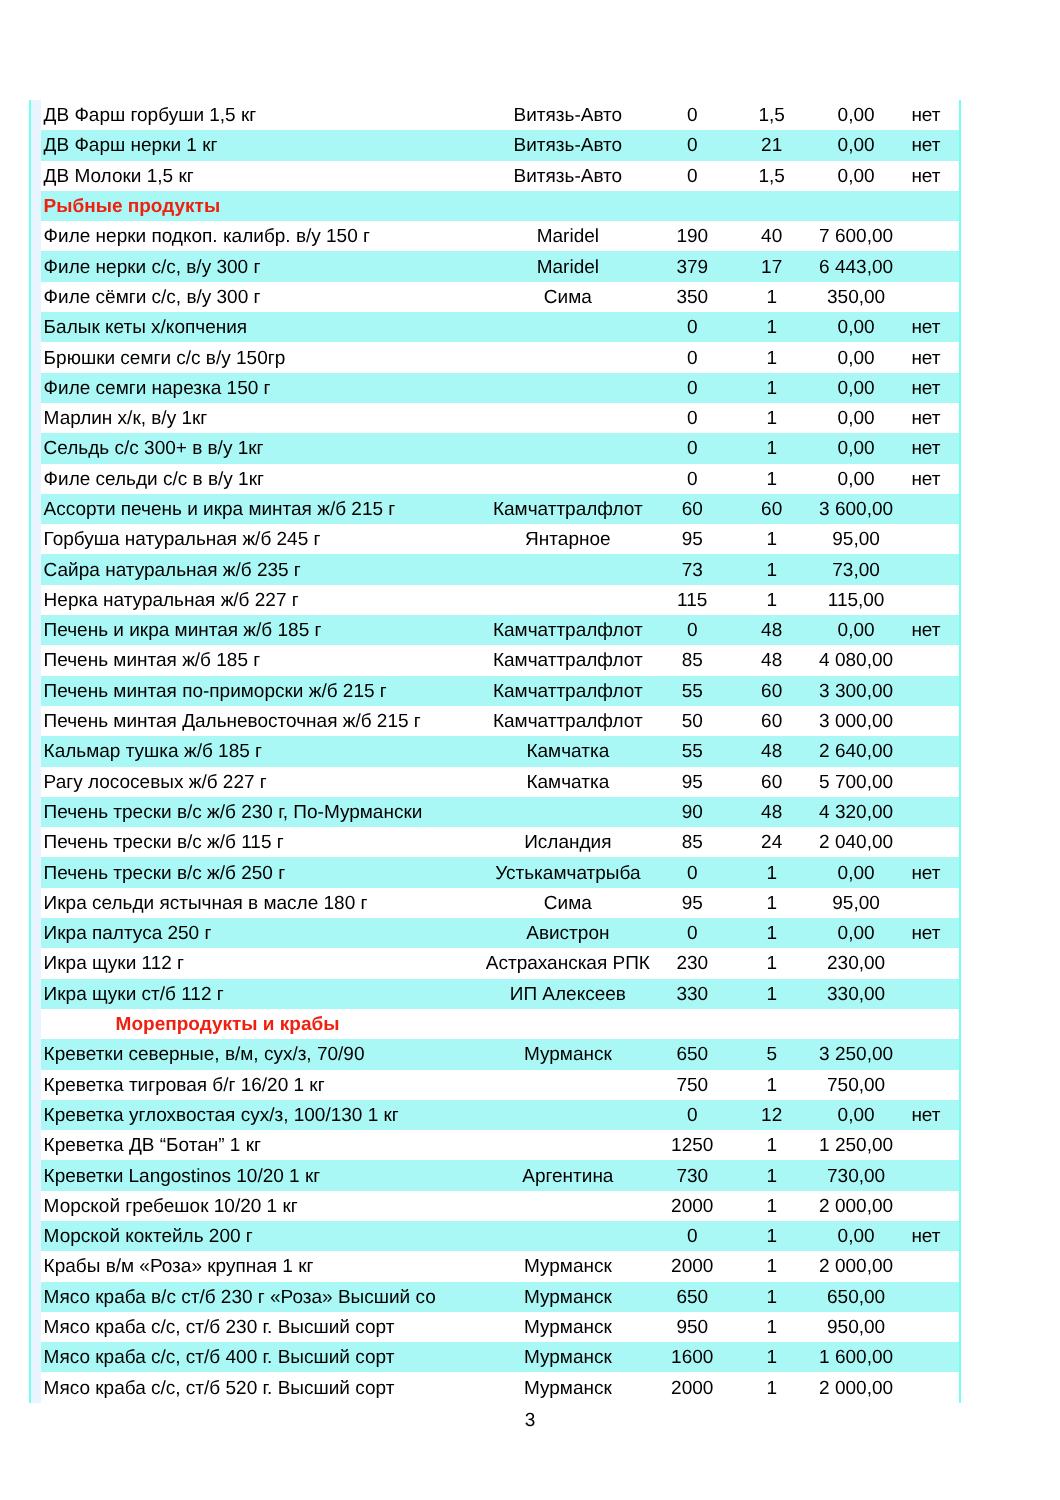| | ДВ Фарш горбуши 1,5 кг | Витязь-Авто | 0 | 1,5 | 0,00 | нет |
| | ДВ Фарш нерки 1 кг | Витязь-Авто | 0 | 21 | 0,00 | нет |
| | ДВ Молоки 1,5 кг | Витязь-Авто | 0 | 1,5 | 0,00 | нет |
| | Рыбные продукты | | | | | |
| | Филе нерки подкоп. калибр. в/у 150 г | Maridel | 190 | 40 | 7 600,00 | |
| | Филе нерки с/с, в/у 300 г | Maridel | 379 | 17 | 6 443,00 | |
| | Филе сёмги с/с, в/у 300 г | Сима | 350 | 1 | 350,00 | |
| | Балык кеты х/копчения | | 0 | 1 | 0,00 | нет |
| | Брюшки семги с/с в/у 150гр | | 0 | 1 | 0,00 | нет |
| | Филе семги нарезка 150 г | | 0 | 1 | 0,00 | нет |
| | Марлин х/к, в/у 1кг | | 0 | 1 | 0,00 | нет |
| | Сельдь с/с 300+ в в/у 1кг | | 0 | 1 | 0,00 | нет |
| | Филе сельди с/с в в/у 1кг | | 0 | 1 | 0,00 | нет |
| | Ассорти печень и икра минтая ж/б 215 г | Камчаттралфлот | 60 | 60 | 3 600,00 | |
| | Горбуша натуральная ж/б 245 г | Янтарное | 95 | 1 | 95,00 | |
| | Сайра натуральная ж/б 235 г | | 73 | 1 | 73,00 | |
| | Нерка натуральная ж/б 227 г | | 115 | 1 | 115,00 | |
| | Печень и икра минтая ж/б 185 г | Камчаттралфлот | 0 | 48 | 0,00 | нет |
| | Печень минтая ж/б 185 г | Камчаттралфлот | 85 | 48 | 4 080,00 | |
| | Печень минтая по-приморски ж/б 215 г | Камчаттралфлот | 55 | 60 | 3 300,00 | |
| | Печень минтая Дальневосточная ж/б 215 г | Камчаттралфлот | 50 | 60 | 3 000,00 | |
| | Кальмар тушка ж/б 185 г | Камчатка | 55 | 48 | 2 640,00 | |
| | Рагу лососевых ж/б 227 г | Камчатка | 95 | 60 | 5 700,00 | |
| | Печень трески в/с ж/б 230 г, По-Мурмански | | 90 | 48 | 4 320,00 | |
| | Печень трески в/с ж/б 115 г | Исландия | 85 | 24 | 2 040,00 | |
| | Печень трески в/с ж/б 250 г | Устькамчатрыба | 0 | 1 | 0,00 | нет |
| | Икра сельди ястычная в масле 180 г | Сима | 95 | 1 | 95,00 | |
| | Икра палтуса 250 г | Авистрон | 0 | 1 | 0,00 | нет |
| | Икра щуки 112 г | Астраханская РПК | 230 | 1 | 230,00 | |
| | Икра щуки ст/б 112 г | ИП Алексеев | 330 | 1 | 330,00 | |
| | Морепродукты и крабы | | | | | |
| | Креветки северные, в/м, сух/з, 70/90 | Мурманск | 650 | 5 | 3 250,00 | |
| | Креветка тигровая б/г 16/20 1 кг | | 750 | 1 | 750,00 | |
| | Креветка углохвостая сух/з, 100/130 1 кг | | 0 | 12 | 0,00 | нет |
| | Креветка ДВ “Ботан” 1 кг | | 1250 | 1 | 1 250,00 | |
| | Креветки Langostinos 10/20 1 кг | Аргентина | 730 | 1 | 730,00 | |
| | Морской гребешок 10/20 1 кг | | 2000 | 1 | 2 000,00 | |
| | Морской коктейль 200 г | | 0 | 1 | 0,00 | нет |
| | Крабы в/м «Роза» крупная 1 кг | Мурманск | 2000 | 1 | 2 000,00 | |
| | Мясо краба в/с ст/б 230 г «Роза» Высший со | Мурманск | 650 | 1 | 650,00 | |
| | Мясо краба с/с, ст/б 230 г. Высший сорт | Мурманск | 950 | 1 | 950,00 | |
| | Мясо краба с/с, ст/б 400 г. Высший сорт | Мурманск | 1600 | 1 | 1 600,00 | |
| | Мясо краба с/с, ст/б 520 г. Высший сорт | Мурманск | 2000 | 1 | 2 000,00 | |
3